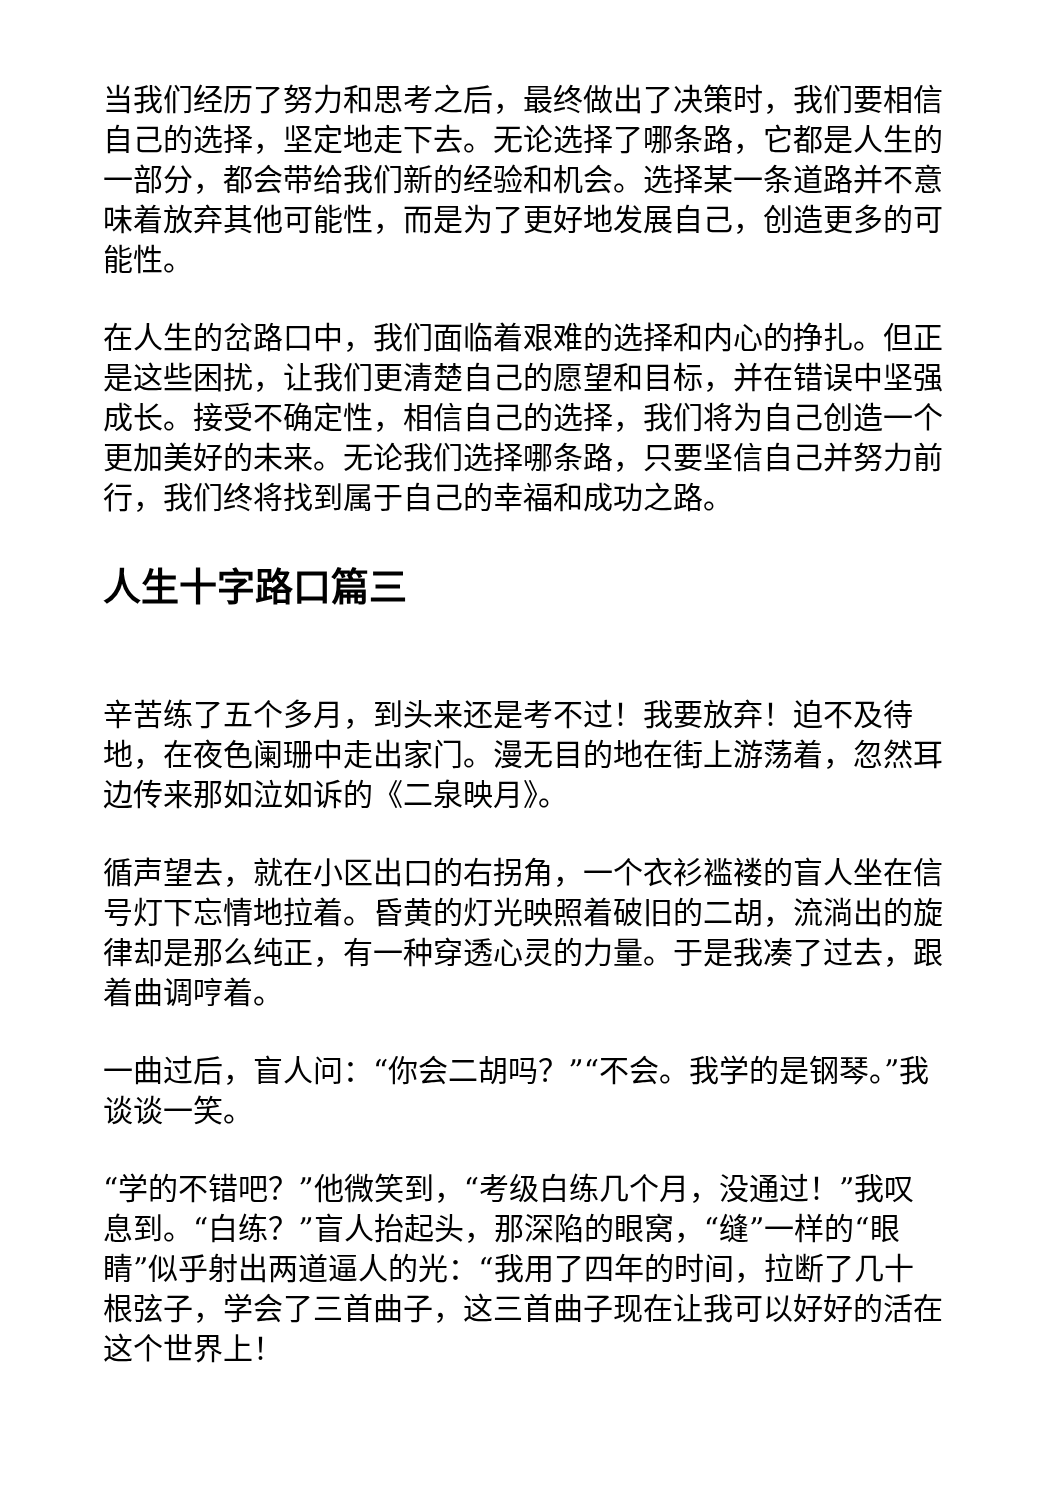当我们经历了努力和思考之后，最终做出了决策时，我们要相信自己的选择，坚定地走下去。无论选择了哪条路，它都是人生的一部分，都会带给我们新的经验和机会。选择某一条道路并不意味着放弃其他可能性，而是为了更好地发展自己，创造更多的可能性。
在人生的岔路口中，我们面临着艰难的选择和内心的挣扎。但正是这些困扰，让我们更清楚自己的愿望和目标，并在错误中坚强成长。接受不确定性，相信自己的选择，我们将为自己创造一个更加美好的未来。无论我们选择哪条路，只要坚信自己并努力前行，我们终将找到属于自己的幸福和成功之路。
人生十字路口篇三
辛苦练了五个多月，到头来还是考不过！我要放弃！迫不及待地，在夜色阑珊中走出家门。漫无目的地在街上游荡着，忽然耳边传来那如泣如诉的《二泉映月》。
循声望去，就在小区出口的右拐角，一个衣衫褴褛的盲人坐在信号灯下忘情地拉着。昏黄的灯光映照着破旧的二胡，流淌出的旋律却是那么纯正，有一种穿透心灵的力量。于是我凑了过去，跟着曲调哼着。
一曲过后，盲人问：“你会二胡吗？”“不会。我学的是钢琴。”我谈谈一笑。
“学的不错吧？”他微笑到，“考级白练几个月，没通过！”我叹息到。“白练？”盲人抬起头，那深陷的眼窝，“缝”一样的“眼睛”似乎射出两道逼人的光：“我用了四年的时间，拉断了几十根弦子，学会了三首曲子，这三首曲子现在让我可以好好的活在这个世界上！